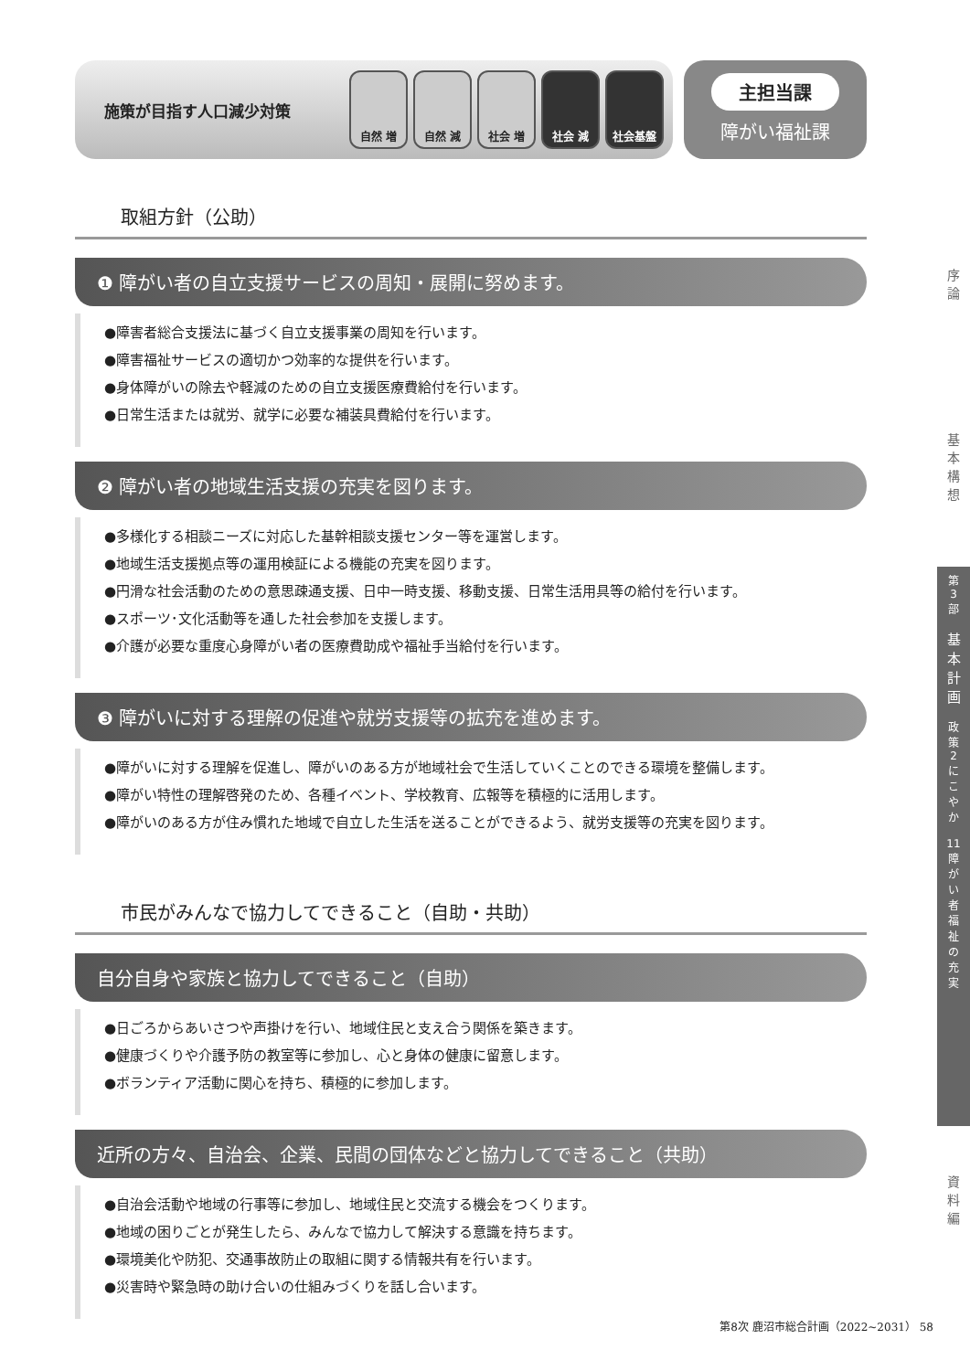施策が目指す人口減少対策
自然 増 自然 減 社会 増 社会 減 社会基盤
主担当課
障がい福祉課
取組方針（公助）
❶ 障がい者の自立支援サービスの周知・展開に努めます。
●障害者総合支援法に基づく自立支援事業の周知を行います。
●障害福祉サービスの適切かつ効率的な提供を行います。
●身体障がいの除去や軽減のための自立支援医療費給付を行います。
●日常生活または就労、就学に必要な補装具費給付を行います。
❷ 障がい者の地域生活支援の充実を図ります。
●多様化する相談ニーズに対応した基幹相談支援センター等を運営します。
●地域生活支援拠点等の運用検証による機能の充実を図ります。
●円滑な社会活動のための意思疎通支援、日中一時支援、移動支援、日常生活用具等の給付を行います。
●スポーツ･文化活動等を通した社会参加を支援します。
●介護が必要な重度心身障がい者の医療費助成や福祉手当給付を行います。
❸ 障がいに対する理解の促進や就労支援等の拡充を進めます。
●障がいに対する理解を促進し、障がいのある方が地域社会で生活していくことのできる環境を整備します。
●障がい特性の理解啓発のため、各種イベント、学校教育、広報等を積極的に活用します。
●障がいのある方が住み慣れた地域で自立した生活を送ることができるよう、就労支援等の充実を図ります。
市民がみんなで協力してできること（自助・共助）
自分自身や家族と協力してできること（自助）
●日ごろからあいさつや声掛けを行い、地域住民と支え合う関係を築きます。
●健康づくりや介護予防の教室等に参加し、心と身体の健康に留意します。
●ボランティア活動に関心を持ち、積極的に参加します。
近所の方々、自治会、企業、民間の団体などと協力してできること（共助）
●自治会活動や地域の行事等に参加し、地域住民と交流する機会をつくります。
●地域の困りごとが発生したら、みんなで協力して解決する意識を持ちます。
●環境美化や防犯、交通事故防止の取組に関する情報共有を行います。
●災害時や緊急時の助け合いの仕組みづくりを話し合います。
序
論
基
本
構
想
第
3
部
基
本
計
画
政
策
2
に
こ
や
か
11
障
が
い
者
福
祉
の
充
実
資
料
編
第8次 鹿沼市総合計画（2022~2031） 58